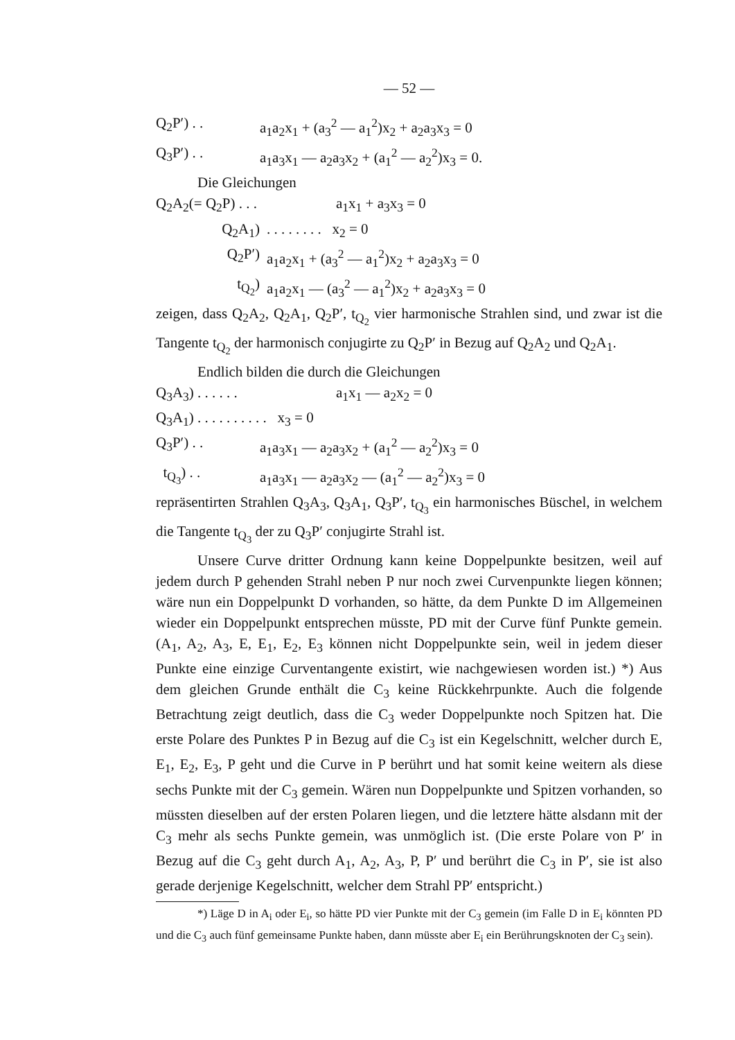— 52 —
Q<sub>2</sub>P′) . . a<sub>1</sub>a<sub>2</sub>x<sub>1</sub> + (a<sub>3</sub><sup>2</sup> — a<sub>1</sub><sup>2</sup>)x<sub>2</sub> + a<sub>2</sub>a<sub>3</sub>x<sub>3</sub> = 0
Q<sub>3</sub>P′) . . a<sub>1</sub>a<sub>3</sub>x<sub>1</sub> — a<sub>2</sub>a<sub>3</sub>x<sub>2</sub> + (a<sub>1</sub><sup>2</sup> — a<sub>2</sub><sup>2</sup>)x<sub>3</sub> = 0.
Die Gleichungen
Q<sub>2</sub>A<sub>2</sub>(= Q<sub>2</sub>P) . . . a<sub>1</sub>x<sub>1</sub> + a<sub>3</sub>x<sub>3</sub> = 0
Q<sub>2</sub>A<sub>1</sub>). . . . . . . . x<sub>2</sub> = 0
Q<sub>2</sub>P′) a<sub>1</sub>a<sub>2</sub>x<sub>1</sub> + (a<sub>3</sub><sup>2</sup> — a<sub>1</sub><sup>2</sup>)x<sub>2</sub> + a<sub>2</sub>a<sub>3</sub>x<sub>3</sub> = 0
t<sub>Q<sub>2</sub></sub>) a<sub>1</sub>a<sub>2</sub>x<sub>1</sub> — (a<sub>3</sub><sup>2</sup> — a<sub>1</sub><sup>2</sup>)x<sub>2</sub> + a<sub>2</sub>a<sub>3</sub>x<sub>3</sub> = 0
zeigen, dass Q<sub>2</sub>A<sub>2</sub>, Q<sub>2</sub>A<sub>1</sub>, Q<sub>2</sub>P′, t<sub>Q<sub>2</sub></sub> vier harmonische Strahlen sind, und zwar ist die Tangente t<sub>Q<sub>2</sub></sub> der harmonisch conjugirte zu Q<sub>2</sub>P′ in Bezug auf Q<sub>2</sub>A<sub>2</sub> und Q<sub>2</sub>A<sub>1</sub>.
Endlich bilden die durch die Gleichungen
Q<sub>3</sub>A<sub>3</sub>) . . . . . . a<sub>1</sub>x<sub>1</sub> — a<sub>2</sub>x<sub>2</sub> = 0
Q<sub>3</sub>A<sub>1</sub>) . . . . . . . . . . x<sub>3</sub> = 0
Q<sub>3</sub>P′) . . a<sub>1</sub>a<sub>3</sub>x<sub>1</sub> — a<sub>2</sub>a<sub>3</sub>x<sub>2</sub> + (a<sub>1</sub><sup>2</sup> — a<sub>2</sub><sup>2</sup>)x<sub>3</sub> = 0
t<sub>Q<sub>3</sub></sub>) . . a<sub>1</sub>a<sub>3</sub>x<sub>1</sub> — a<sub>2</sub>a<sub>3</sub>x<sub>2</sub> — (a<sub>1</sub><sup>2</sup> — a<sub>2</sub><sup>2</sup>)x<sub>3</sub> = 0
repräsentirten Strahlen Q<sub>3</sub>A<sub>3</sub>, Q<sub>3</sub>A<sub>1</sub>, Q<sub>3</sub>P′, t<sub>Q<sub>3</sub></sub> ein harmonisches Büschel, in welchem die Tangente t<sub>Q<sub>3</sub></sub> der zu Q<sub>3</sub>P′ conjugirte Strahl ist.
Unsere Curve dritter Ordnung kann keine Doppelpunkte besitzen, weil auf jedem durch P gehenden Strahl neben P nur noch zwei Curvenpunkte liegen können; wäre nun ein Doppelpunkt D vorhanden, so hätte, da dem Punkte D im Allgemeinen wieder ein Doppelpunkt entsprechen müsste, PD mit der Curve fünf Punkte gemein. (A<sub>1</sub>, A<sub>2</sub>, A<sub>3</sub>, E, E<sub>1</sub>, E<sub>2</sub>, E<sub>3</sub> können nicht Doppelpunkte sein, weil in jedem dieser Punkte eine einzige Curventangente existirt, wie nachgewiesen worden ist.) *) Aus dem gleichen Grunde enthält die C<sub>3</sub> keine Rückkehrpunkte. Auch die folgende Betrachtung zeigt deutlich, dass die C<sub>3</sub> weder Doppelpunkte noch Spitzen hat. Die erste Polare des Punktes P in Bezug auf die C<sub>3</sub> ist ein Kegelschnitt, welcher durch E, E<sub>1</sub>, E<sub>2</sub>, E<sub>3</sub>, P geht und die Curve in P berührt und hat somit keine weitern als diese sechs Punkte mit der C<sub>3</sub> gemein. Wären nun Doppelpunkte und Spitzen vorhanden, so müssten dieselben auf der ersten Polaren liegen, und die letztere hätte alsdann mit der C<sub>3</sub> mehr als sechs Punkte gemein, was unmöglich ist. (Die erste Polare von P′ in Bezug auf die C<sub>3</sub> geht durch A<sub>1</sub>, A<sub>2</sub>, A<sub>3</sub>, P, P′ und berührt die C<sub>3</sub> in P′, sie ist also gerade derjenige Kegelschnitt, welcher dem Strahl PP′ entspricht.)
*) Läge D in A<sub>i</sub> oder E<sub>i</sub>, so hätte PD vier Punkte mit der C<sub>3</sub> gemein (im Falle D in E<sub>i</sub> könnten PD und die C<sub>3</sub> auch fünf gemeinsame Punkte haben, dann müsste aber E<sub>i</sub> ein Berührungsknoten der C<sub>3</sub> sein).